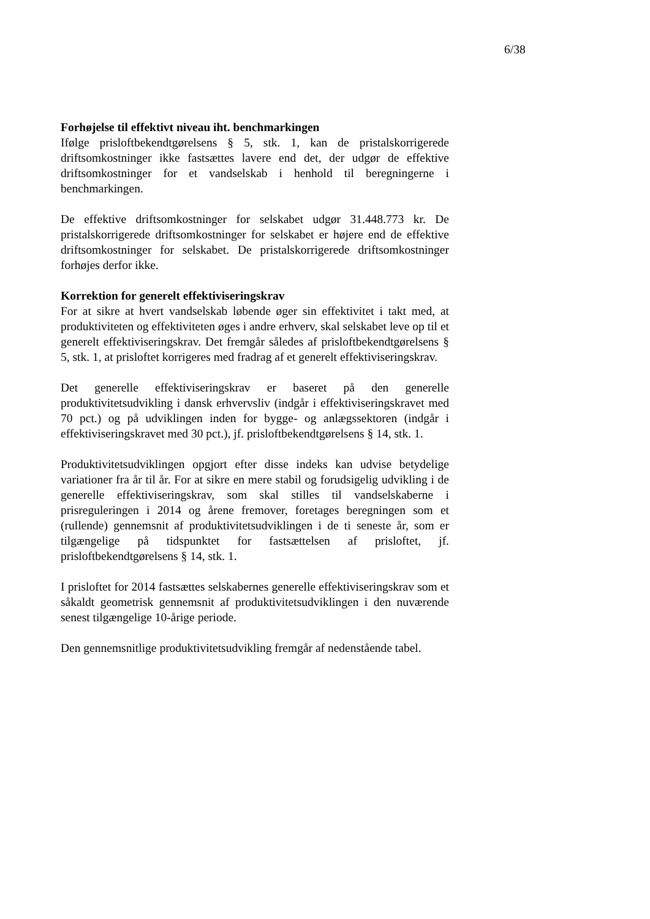6/38
Forhøjelse til effektivt niveau iht. benchmarkingen
Ifølge prisloftbekendtgørelsens § 5, stk. 1, kan de pristalskorrigerede driftsomkostninger ikke fastsættes lavere end det, der udgør de effektive driftsomkostninger for et vandselskab i henhold til beregningerne i benchmarkingen.
De effektive driftsomkostninger for selskabet udgør 31.448.773 kr. De pristalskorrigerede driftsomkostninger for selskabet er højere end de effektive driftsomkostninger for selskabet. De pristalskorrigerede driftsomkostninger forhøjes derfor ikke.
Korrektion for generelt effektiviseringskrav
For at sikre at hvert vandselskab løbende øger sin effektivitet i takt med, at produktiviteten og effektiviteten øges i andre erhverv, skal selskabet leve op til et generelt effektiviseringskrav. Det fremgår således af prisloftbekendtgørelsens § 5, stk. 1, at prisloftet korrigeres med fradrag af et generelt effektiviseringskrav.
Det generelle effektiviseringskrav er baseret på den generelle produktivitetsudvikling i dansk erhvervsliv (indgår i effektiviseringskravet med 70 pct.) og på udviklingen inden for bygge- og anlægssektoren (indgår i effektiviseringskravet med 30 pct.), jf. prisloftbekendtgørelsens § 14, stk. 1.
Produktivitetsudviklingen opgjort efter disse indeks kan udvise betydelige variationer fra år til år. For at sikre en mere stabil og forudsigelig udvikling i de generelle effektiviseringskrav, som skal stilles til vandselskaberne i prisreguleringen i 2014 og årene fremover, foretages beregningen som et (rullende) gennemsnit af produktivitetsudviklingen i de ti seneste år, som er tilgængelige på tidspunktet for fastsættelsen af prisloftet, jf. prisloftbekendtgørelsens § 14, stk. 1.
I prisloftet for 2014 fastsættes selskabernes generelle effektiviseringskrav som et såkaldt geometrisk gennemsnit af produktivitetsudviklingen i den nuværende senest tilgængelige 10-årige periode.
Den gennemsnitlige produktivitetsudvikling fremgår af nedenstående tabel.